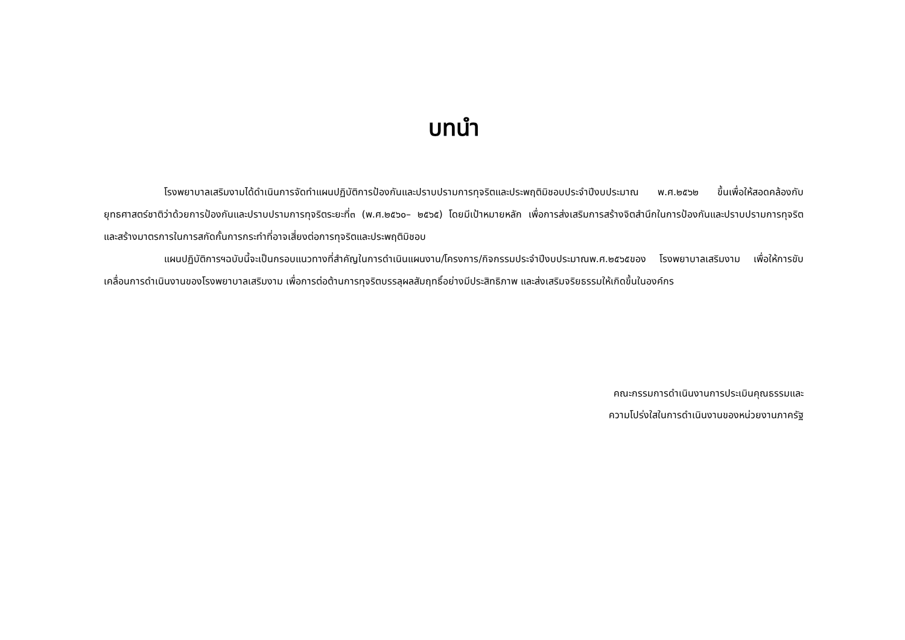บทนำ
โรงพยาบาลเสริมงามได้ดำเนินการจัดทำแผนปฏิบัติการป้องกันและปราบปรามการทุจริตและประพฤติมิชอบประจำปีงบประมาณ พ.ศ.๒๕๖๒ ขึ้นเพื่อให้สอดคล้องกับยุทธศาสตร์ชาติว่าด้วยการป้องกันและปราบปรามการทุจริตระยะที่๓ (พ.ศ.๒๕๖๐– ๒๕๖๕) โดยมีเป้าหมายหลัก เพื่อการส่งเสริมการสร้างจิตสำนึกในการป้องกันและปราบปรามการทุจริตและสร้างมาตรการในการสกัดกั้นการกระทำที่อาจเสี่ยงต่อการทุจริตและประพฤติมิชอบ
แผนปฏิบัติการฯฉบับนี้จะเป็นกรอบแนวทางที่สำคัญในการดำเนินแผนงาน/โครงการ/กิจกรรมประจำปีงบประมาณพ.ศ.๒๕๖๕ของ โรงพยาบาลเสริมงาม เพื่อให้การขับเคลื่อนการดำเนินงานของโรงพยาบาลเสริมงาม เพื่อการต่อต้านการทุจริตบรรลุผลสัมฤทธิ์อย่างมีประสิทธิภาพ และส่งเสริมจริยธรรมให้เกิดขึ้นในองค์กร
คณะกรรมการดำเนินงานการประเมินคุณธรรมและ
ความโปร่งใสในการดำเนินงานของหน่วยงานภาครัฐ